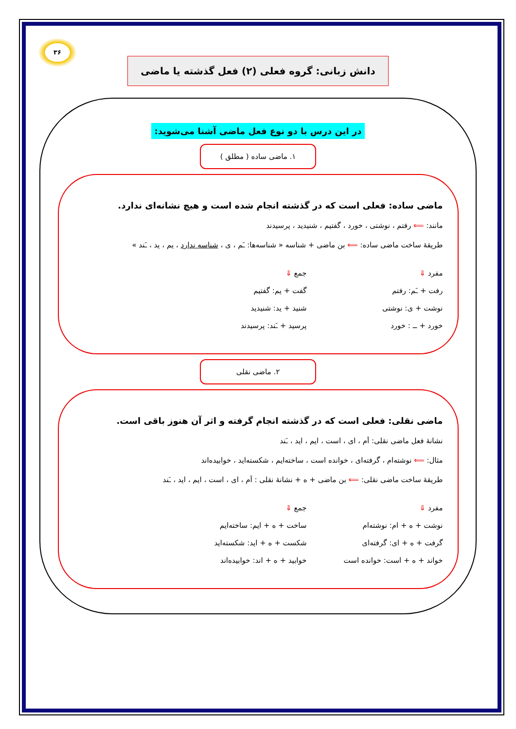۳۶
دانش زبانی: گروه فعلی (۲) فعل گذشته یا ماضی
در این درس با دو نوع فعل ماضی آشنا می‌شوید:
۱. ماضی ساده ( مطلق )
ماضی ساده: فعلی است که در گذشته انجام شده است و هیچ نشانه‌ای ندارد.
مانند: ⟸ رفتم ، نوشتی ، خورد ، گفتیم ، شنیدید ، پرسیدند
طریقهٔ ساخت ماضی ساده: ⟸ بن ماضی + شناسه « شناسه‌ها: ـَم ، ی ، شناسه ندارد ، یم ، ید ، ـَند »
مفرد ⇓
رفت + ـَم: رفتم
نوشت + ی: نوشتی
خورد + ــ : خورد
جمع ⇓
گفت + یم: گفتیم
شنید + ید: شنیدید
پرسید + ـَند: پرسیدند
۲. ماضی نقلی
ماضی نقلی: فعلی است که در گذشته انجام گرفته و اثر آن هنوز باقی است.
نشانهٔ فعل ماضی نقلی: اَم ، ای ، است ، ایم ، اید ، ـَند
مثال: ⟸ نوشته‌ام ، گرفته‌ای ، خوانده است ، ساخته‌ایم ، شکسته‌اید ، خوابیده‌اند
طریقهٔ ساخت ماضی نقلی: ⟸ بن ماضی + ه + نشانهٔ نقلی : اَم ، ای ، است ، ایم ، اید ، ـَند
مفرد ⇓
نوشت + ه + ام: نوشته‌ام
گرفت + ه + ای: گرفته‌ای
خواند + ه + است: خوانده است
جمع ⇓
ساخت + ه + ایم: ساخته‌ایم
شکست + ه + اید: شکسته‌اید
خوابید + ه + اند: خوابیده‌اند